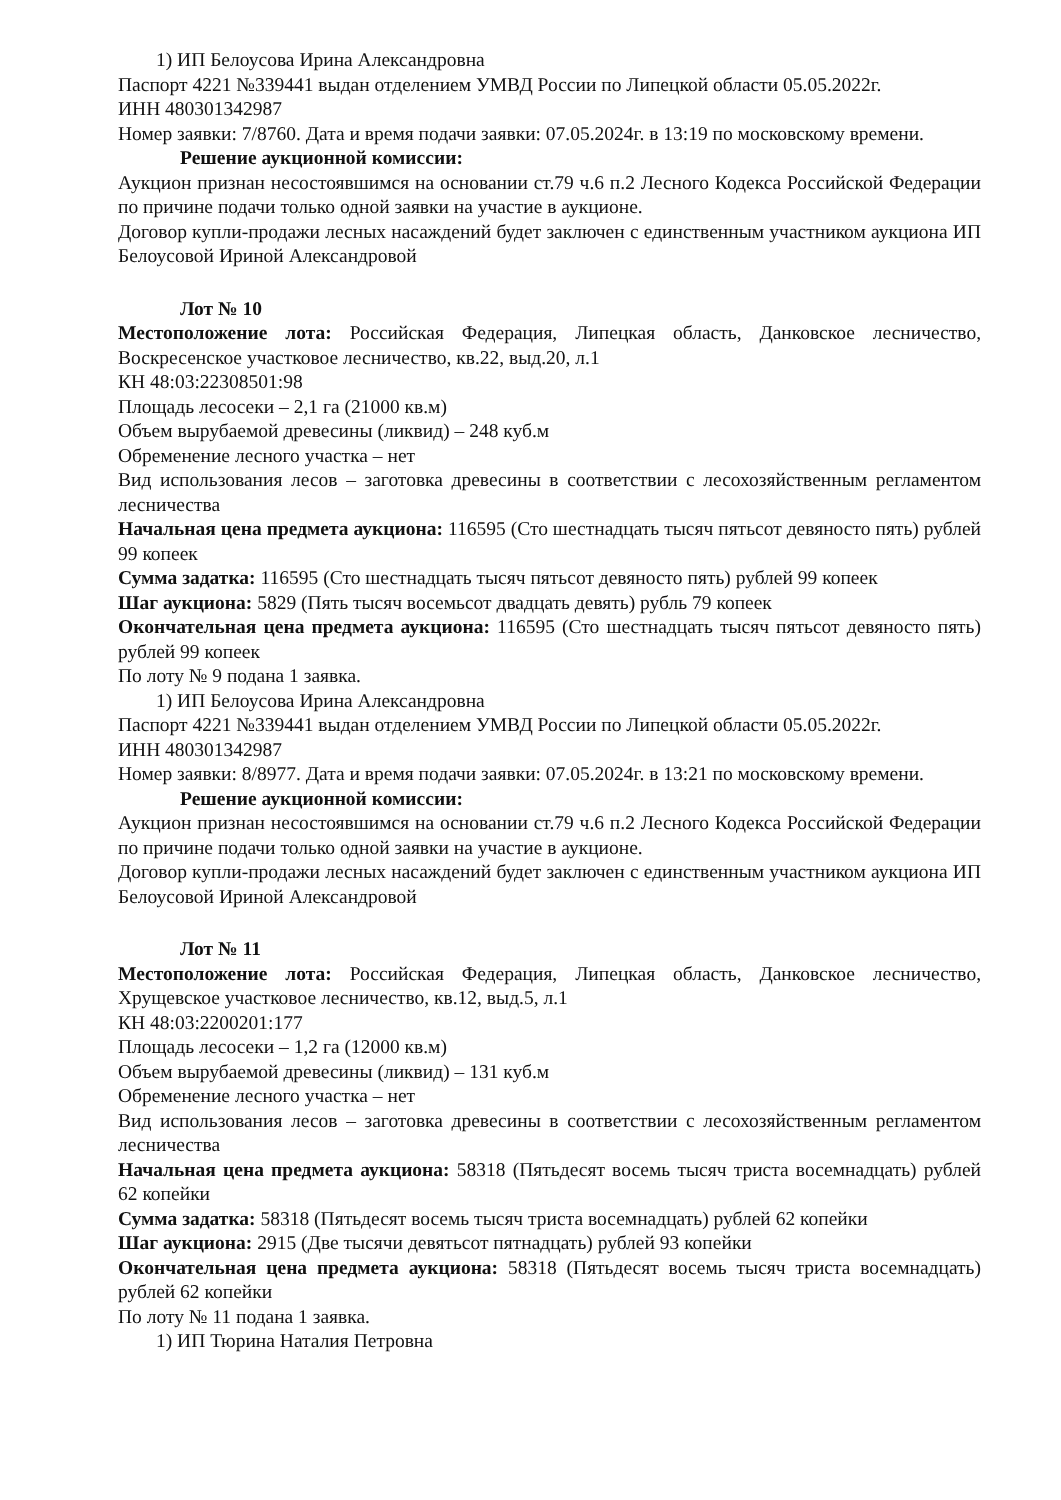1) ИП Белоусова Ирина Александровна
Паспорт 4221 №339441 выдан отделением УМВД России по Липецкой области 05.05.2022г.
ИНН 480301342987
Номер заявки: 7/8760. Дата и время подачи заявки: 07.05.2024г. в 13:19 по московскому времени.
Решение аукционной комиссии:
Аукцион признан несостоявшимся на основании ст.79 ч.6 п.2 Лесного Кодекса Российской Федерации по причине подачи только одной заявки на участие в аукционе.
Договор купли-продажи лесных насаждений будет заключен с единственным участником аукциона ИП Белоусовой Ириной Александровой
Лот № 10
Местоположение лота: Российская Федерация, Липецкая область, Данковское лесничество, Воскресенское участковое лесничество, кв.22, выд.20, л.1
КН 48:03:22308501:98
Площадь лесосеки – 2,1 га (21000 кв.м)
Объем вырубаемой древесины (ликвид) – 248 куб.м
Обременение лесного участка – нет
Вид использования лесов – заготовка древесины в соответствии с лесохозяйственным регламентом лесничества
Начальная цена предмета аукциона: 116595 (Сто шестнадцать тысяч пятьсот девяносто пять) рублей 99 копеек
Сумма задатка: 116595 (Сто шестнадцать тысяч пятьсот девяносто пять) рублей 99 копеек
Шаг аукциона: 5829 (Пять тысяч восемьсот двадцать девять) рубль 79 копеек
Окончательная цена предмета аукциона: 116595 (Сто шестнадцать тысяч пятьсот девяносто пять) рублей 99 копеек
По лоту № 9 подана 1 заявка.
1) ИП Белоусова Ирина Александровна
Паспорт 4221 №339441 выдан отделением УМВД России по Липецкой области 05.05.2022г.
ИНН 480301342987
Номер заявки: 8/8977. Дата и время подачи заявки: 07.05.2024г. в 13:21 по московскому времени.
Решение аукционной комиссии:
Аукцион признан несостоявшимся на основании ст.79 ч.6 п.2 Лесного Кодекса Российской Федерации по причине подачи только одной заявки на участие в аукционе.
Договор купли-продажи лесных насаждений будет заключен с единственным участником аукциона ИП Белоусовой Ириной Александровой
Лот № 11
Местоположение лота: Российская Федерация, Липецкая область, Данковское лесничество, Хрущевское участковое лесничество, кв.12, выд.5, л.1
КН 48:03:2200201:177
Площадь лесосеки – 1,2 га (12000 кв.м)
Объем вырубаемой древесины (ликвид) – 131 куб.м
Обременение лесного участка – нет
Вид использования лесов – заготовка древесины в соответствии с лесохозяйственным регламентом лесничества
Начальная цена предмета аукциона: 58318 (Пятьдесят восемь тысяч триста восемнадцать) рублей 62 копейки
Сумма задатка: 58318 (Пятьдесят восемь тысяч триста восемнадцать) рублей 62 копейки
Шаг аукциона: 2915 (Две тысячи девятьсот пятнадцать) рублей 93 копейки
Окончательная цена предмета аукциона: 58318 (Пятьдесят восемь тысяч триста восемнадцать) рублей 62 копейки
По лоту № 11 подана 1 заявка.
1) ИП Тюрина Наталия Петровна